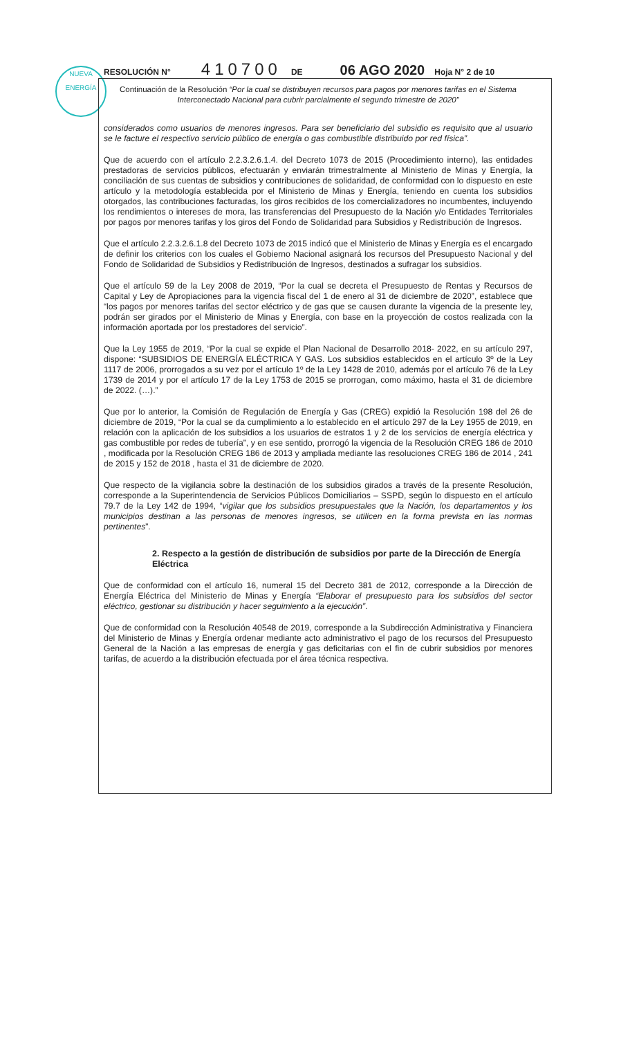NUEVA
ENERGÍA
RESOLUCIÓN N° 410700 DE 06 AGO 2020 Hoja N° 2 de 10
Continuación de la Resolución “Por la cual se distribuyen recursos para pagos por menores tarifas en el Sistema Interconectado Nacional para cubrir parcialmente el segundo trimestre de 2020”
considerados como usuarios de menores ingresos. Para ser beneficiario del subsidio es requisito que al usuario se le facture el respectivo servicio público de energía o gas combustible distribuido por red física”.
Que de acuerdo con el artículo 2.2.3.2.6.1.4. del Decreto 1073 de 2015 (Procedimiento interno), las entidades prestadoras de servicios públicos, efectuarán y enviarán trimestralmente al Ministerio de Minas y Energía, la conciliación de sus cuentas de subsidios y contribuciones de solidaridad, de conformidad con lo dispuesto en este artículo y la metodología establecida por el Ministerio de Minas y Energía, teniendo en cuenta los subsidios otorgados, las contribuciones facturadas, los giros recibidos de los comercializadores no incumbentes, incluyendo los rendimientos o intereses de mora, las transferencias del Presupuesto de la Nación y/o Entidades Territoriales por pagos por menores tarifas y los giros del Fondo de Solidaridad para Subsidios y Redistribución de Ingresos.
Que el artículo 2.2.3.2.6.1.8 del Decreto 1073 de 2015 indicó que el Ministerio de Minas y Energía es el encargado de definir los criterios con los cuales el Gobierno Nacional asignará los recursos del Presupuesto Nacional y del Fondo de Solidaridad de Subsidios y Redistribución de Ingresos, destinados a sufragar los subsidios.
Que el artículo 59 de la Ley 2008 de 2019, “Por la cual se decreta el Presupuesto de Rentas y Recursos de Capital y Ley de Apropiaciones para la vigencia fiscal del 1 de enero al 31 de diciembre de 2020”, establece que “los pagos por menores tarifas del sector eléctrico y de gas que se causen durante la vigencia de la presente ley, podrán ser girados por el Ministerio de Minas y Energía, con base en la proyección de costos realizada con la información aportada por los prestadores del servicio”.
Que la Ley 1955 de 2019, “Por la cual se expide el Plan Nacional de Desarrollo 2018- 2022, en su artículo 297, dispone: “SUBSIDIOS DE ENERGÍA ELÉCTRICA Y GAS. Los subsidios establecidos en el artículo 3º de la Ley 1117 de 2006, prorrogados a su vez por el artículo 1º de la Ley 1428 de 2010, además por el artículo 76 de la Ley 1739 de 2014 y por el artículo 17 de la Ley 1753 de 2015 se prorrogan, como máximo, hasta el 31 de diciembre de 2022. (…).”
Que por lo anterior, la Comisión de Regulación de Energía y Gas (CREG) expidió la Resolución 198 del 26 de diciembre de 2019, “Por la cual se da cumplimiento a lo establecido en el artículo 297 de la Ley 1955 de 2019, en relación con la aplicación de los subsidios a los usuarios de estratos 1 y 2 de los servicios de energía eléctrica y gas combustible por redes de tubería”, y en ese sentido, prorrogó la vigencia de la Resolución CREG 186 de 2010 , modificada por la Resolución CREG 186 de 2013 y ampliada mediante las resoluciones CREG 186 de 2014 , 241 de 2015 y 152 de 2018 , hasta el 31 de diciembre de 2020.
Que respecto de la vigilancia sobre la destinación de los subsidios girados a través de la presente Resolución, corresponde a la Superintendencia de Servicios Públicos Domiciliarios – SSPD, según lo dispuesto en el artículo 79.7 de la Ley 142 de 1994, “vigilar que los subsidios presupuestales que la Nación, los departamentos y los municipios destinan a las personas de menores ingresos, se utilicen en la forma prevista en las normas pertinentes”.
2. Respecto a la gestión de distribución de subsidios por parte de la Dirección de Energía Eléctrica
Que de conformidad con el artículo 16, numeral 15 del Decreto 381 de 2012, corresponde a la Dirección de Energía Eléctrica del Ministerio de Minas y Energía “Elaborar el presupuesto para los subsidios del sector eléctrico, gestionar su distribución y hacer seguimiento a la ejecución”.
Que de conformidad con la Resolución 40548 de 2019, corresponde a la Subdirección Administrativa y Financiera del Ministerio de Minas y Energía ordenar mediante acto administrativo el pago de los recursos del Presupuesto General de la Nación a las empresas de energía y gas deficitarias con el fin de cubrir subsidios por menores tarifas, de acuerdo a la distribución efectuada por el área técnica respectiva.